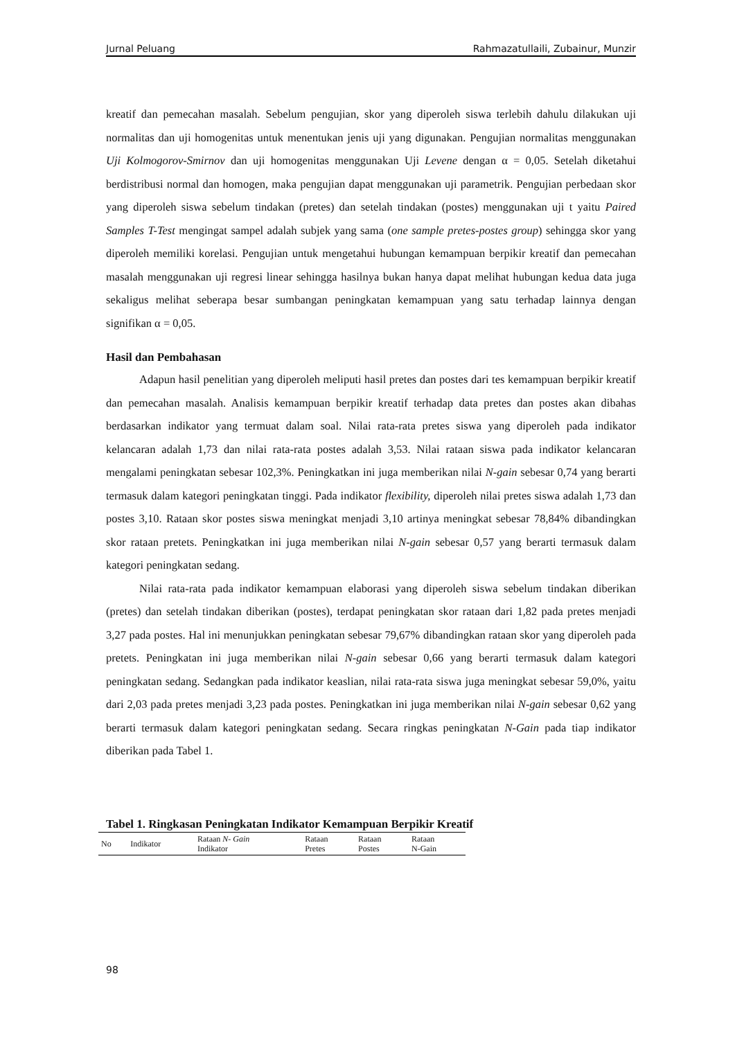Jurnal Peluang Rahmazatullaili, Zubainur, Munzir
kreatif dan pemecahan masalah. Sebelum pengujian, skor yang diperoleh siswa terlebih dahulu dilakukan uji normalitas dan uji homogenitas untuk menentukan jenis uji yang digunakan. Pengujian normalitas menggunakan Uji Kolmogorov-Smirnov dan uji homogenitas menggunakan Uji Levene dengan α = 0,05. Setelah diketahui berdistribusi normal dan homogen, maka pengujian dapat menggunakan uji parametrik. Pengujian perbedaan skor yang diperoleh siswa sebelum tindakan (pretes) dan setelah tindakan (postes) menggunakan uji t yaitu Paired Samples T-Test mengingat sampel adalah subjek yang sama (one sample pretes-postes group) sehingga skor yang diperoleh memiliki korelasi. Pengujian untuk mengetahui hubungan kemampuan berpikir kreatif dan pemecahan masalah menggunakan uji regresi linear sehingga hasilnya bukan hanya dapat melihat hubungan kedua data juga sekaligus melihat seberapa besar sumbangan peningkatan kemampuan yang satu terhadap lainnya dengan signifikan α = 0,05.
Hasil dan Pembahasan
Adapun hasil penelitian yang diperoleh meliputi hasil pretes dan postes dari tes kemampuan berpikir kreatif dan pemecahan masalah. Analisis kemampuan berpikir kreatif terhadap data pretes dan postes akan dibahas berdasarkan indikator yang termuat dalam soal. Nilai rata-rata pretes siswa yang diperoleh pada indikator kelancaran adalah 1,73 dan nilai rata-rata postes adalah 3,53. Nilai rataan siswa pada indikator kelancaran mengalami peningkatan sebesar 102,3%. Peningkatkan ini juga memberikan nilai N-gain sebesar 0,74 yang berarti termasuk dalam kategori peningkatan tinggi. Pada indikator flexibility, diperoleh nilai pretes siswa adalah 1,73 dan postes 3,10. Rataan skor postes siswa meningkat menjadi 3,10 artinya meningkat sebesar 78,84% dibandingkan skor rataan pretets. Peningkatkan ini juga memberikan nilai N-gain sebesar 0,57 yang berarti termasuk dalam kategori peningkatan sedang.
Nilai rata-rata pada indikator kemampuan elaborasi yang diperoleh siswa sebelum tindakan diberikan (pretes) dan setelah tindakan diberikan (postes), terdapat peningkatan skor rataan dari 1,82 pada pretes menjadi 3,27 pada postes. Hal ini menunjukkan peningkatan sebesar 79,67% dibandingkan rataan skor yang diperoleh pada pretets. Peningkatan ini juga memberikan nilai N-gain sebesar 0,66 yang berarti termasuk dalam kategori peningkatan sedang. Sedangkan pada indikator keaslian, nilai rata-rata siswa juga meningkat sebesar 59,0%, yaitu dari 2,03 pada pretes menjadi 3,23 pada postes. Peningkatkan ini juga memberikan nilai N-gain sebesar 0,62 yang berarti termasuk dalam kategori peningkatan sedang. Secara ringkas peningkatan N-Gain pada tiap indikator diberikan pada Tabel 1.
Tabel 1. Ringkasan Peningkatan Indikator Kemampuan Berpikir Kreatif
| No | Indikator | Rataan N- Gain Indikator | Rataan Pretes | Rataan Postes | Rataan N-Gain |
| --- | --- | --- | --- | --- | --- |
98